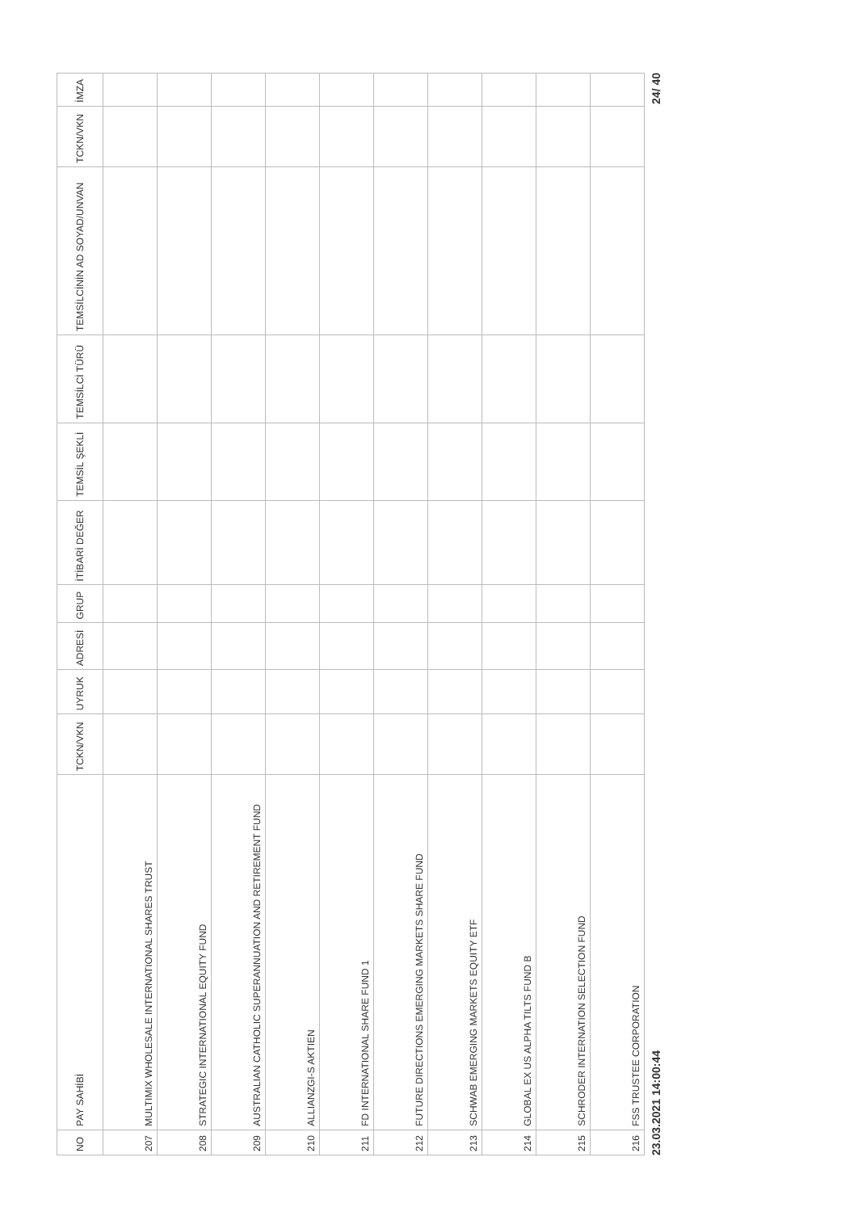| NO | PAY SAHİBİ | TCKN/VKN | UYRUK | ADRESİ | GRUP | İTİBARİ DEĞER | TEMSİL ŞEKLİ | TEMSİLCİ TÜRÜ | TEMSİLCİNİN AD SOYAD/UNVAN | TCKN/VKN | İMZA |
| --- | --- | --- | --- | --- | --- | --- | --- | --- | --- | --- | --- |
| 207 | MULTIMIX WHOLESALE INTERNATIONAL SHARES TRUST | | | | | | | | | | |
| 208 | STRATEGIC INTERNATIONAL EQUITY FUND | | | | | | | | | | |
| 209 | AUSTRALIAN CATHOLIC SUPERANNUATION AND RETIREMENT FUND | | | | | | | | | | |
| 210 | ALLIANZGI-S AKTIEN | | | | | | | | | | |
| 211 | FD INTERNATIONAL SHARE FUND 1 | | | | | | | | | | |
| 212 | FUTURE DIRECTIONS EMERGING MARKETS SHARE FUND | | | | | | | | | | |
| 213 | SCHWAB EMERGING MARKETS EQUITY ETF | | | | | | | | | | |
| 214 | GLOBAL EX US ALPHA TILTS FUND B | | | | | | | | | | |
| 215 | SCHRODER INTERNATION SELECTION FUND | | | | | | | | | | |
| 216 | FSS TRUSTEE CORPORATION | | | | | | | | | | |
23.03.2021 14:00:44 24/ 40